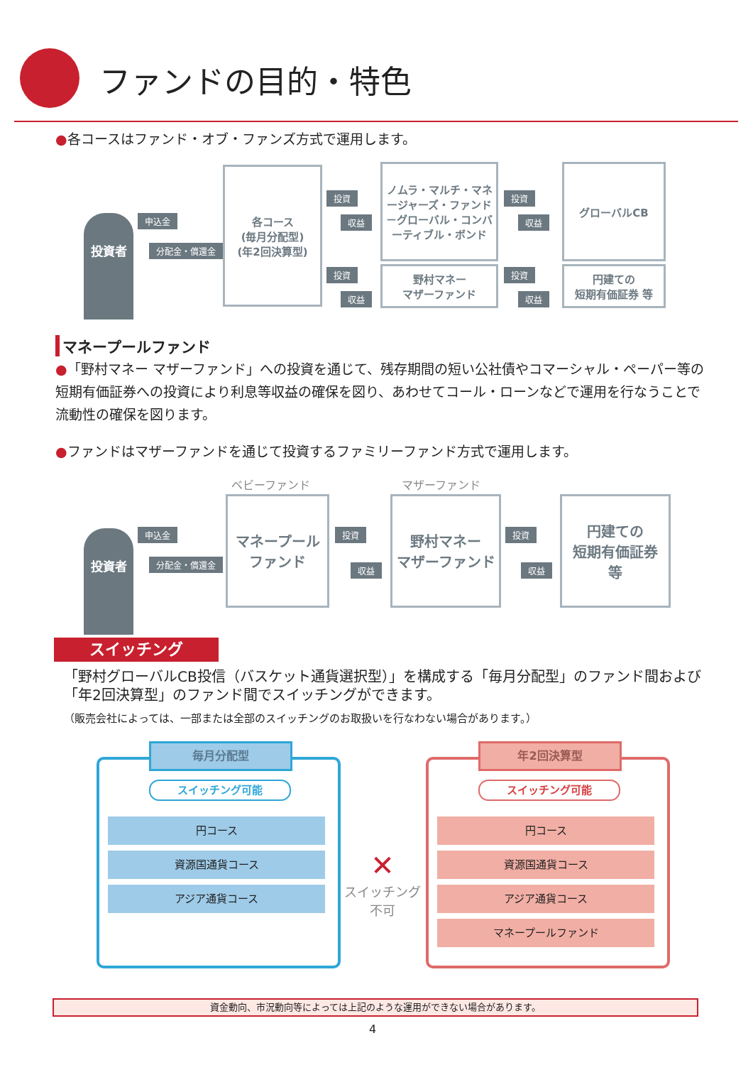ファンドの目的・特色
●各コースはファンド・オブ・ファンズ方式で運用します。
投資者 申込金
分配金・償還金
各コース
(毎月分配型)
(年2回決算型)
投資
収益
ノムラ・マルチ・マネージャーズ・ファンド－グローバル・コンバーティブル・ボンド
投資
収益
グローバルCB
投資
収益
野村マネー
マザーファンド
投資
収益
円建ての
短期有価証券 等
マネープールファンド
●「野村マネー マザーファンド」への投資を通じて、残存期間の短い公社債やコマーシャル・ペーパー等の短期有価証券への投資により利息等収益の確保を図り、あわせてコール・ローンなどで運用を行なうことで流動性の確保を図ります。
●ファンドはマザーファンドを通じて投資するファミリーファンド方式で運用します。
ベビーファンド マザーファンド
投資者 申込金
分配金・償還金
マネープール
ファンド
投資
収益
野村マネー
マザーファンド
投資
収益
円建ての
短期有価証券
等
スイッチング
「野村グローバルCB投信（バスケット通貨選択型）」を構成する「毎月分配型」のファンド間および「年2回決算型」のファンド間でスイッチングができます。
（販売会社によっては、一部または全部のスイッチングのお取扱いを行なわない場合があります。）
毎月分配型
スイッチング可能
円コース
資源国通貨コース
アジア通貨コース
✕
スイッチング
不可
年2回決算型
スイッチング可能
円コース
資源国通貨コース
アジア通貨コース
マネープールファンド
資金動向、市況動向等によっては上記のような運用ができない場合があります。
4